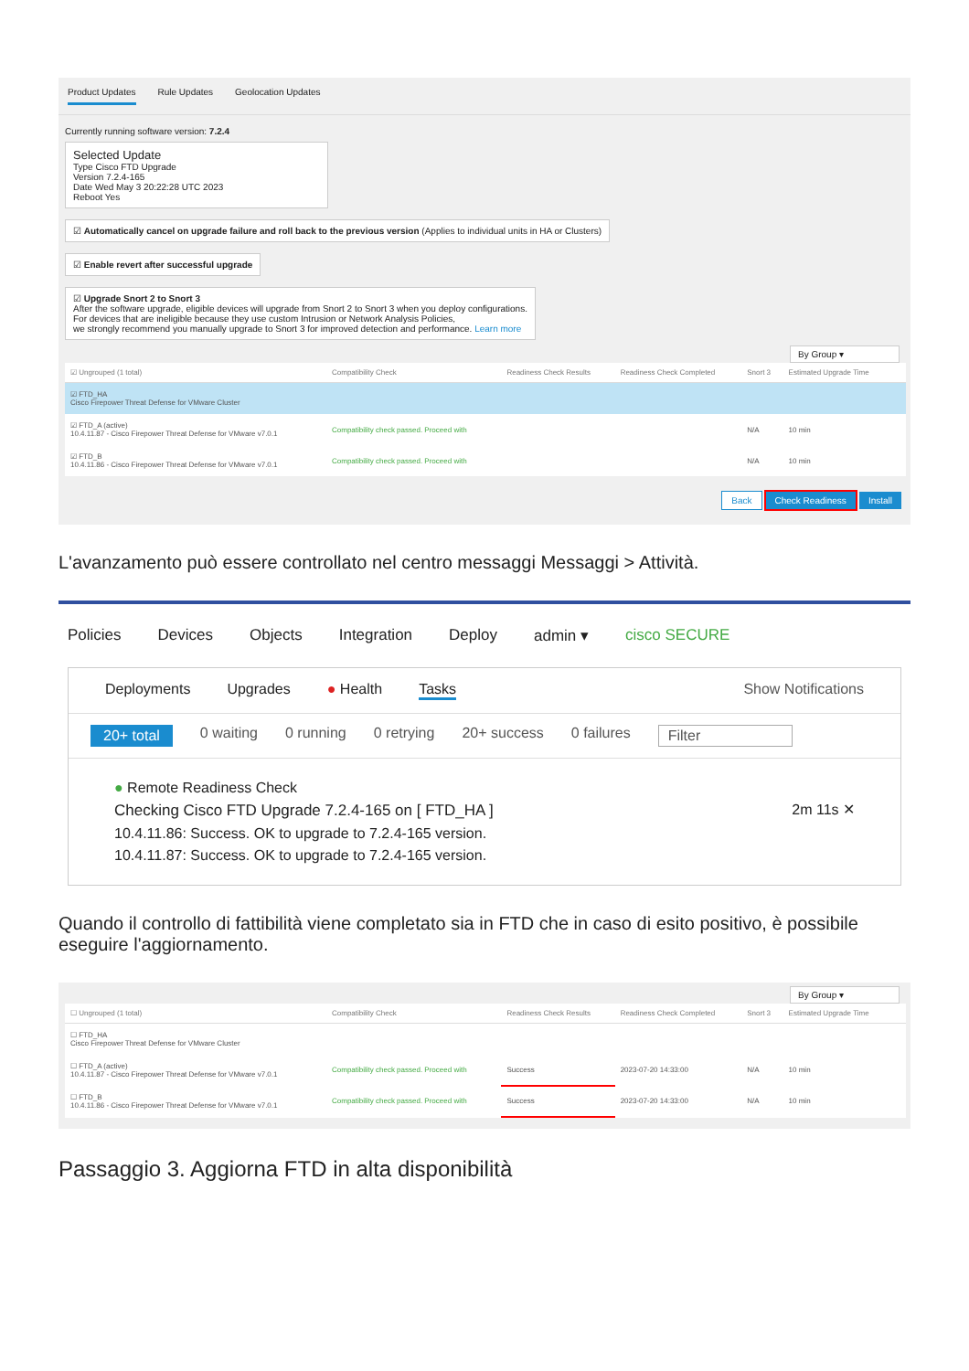Product Updates Rule Updates Geolocation Updates
Currently running software version: 7.2.4
Selected Update
Type Cisco FTD Upgrade
Version 7.2.4-165
Date Wed May 3 20:22:28 UTC 2023
Reboot Yes
☑ Automatically cancel on upgrade failure and roll back to the previous version (Applies to individual units in HA or Clusters)
☑ Enable revert after successful upgrade
☑ Upgrade Snort 2 to Snort 3
After the software upgrade, eligible devices will upgrade from Snort 2 to Snort 3 when you deploy configurations.
For devices that are ineligible because they use custom Intrusion or Network Analysis Policies,
we strongly recommend you manually upgrade to Snort 3 for improved detection and performance. Learn more
By Group ▾
| ☑ Ungrouped (1 total) | Compatibility Check | Readiness Check Results | Readiness Check Completed | Snort 3 | Estimated Upgrade Time | |
| --- | --- | --- | --- | --- | --- | --- |
| ☑ FTD_HA Cisco Firepower Threat Defense for VMware Cluster | | | | | | |
| ☑ FTD_A (active) 10.4.11.87 - Cisco Firepower Threat Defense for VMware v7.0.1 | Compatibility check passed. Proceed with | | | N/A | 10 min | |
| ☑ FTD_B 10.4.11.86 - Cisco Firepower Threat Defense for VMware v7.0.1 | Compatibility check passed. Proceed with | | | N/A | 10 min | |
Back Check Readiness Install
L'avanzamento può essere controllato nel centro messaggi Messaggi > Attività.
Policies Devices Objects Integration Deploy admin ▾ cisco SECURE
Deployments Upgrades ● Health Tasks Show Notifications
20+ total 0 waiting 0 running 0 retrying 20+ success 0 failures Filter
● Remote Readiness Check
Checking Cisco FTD Upgrade 7.2.4-165 on [ FTD_HA ] 2m 11s ✕
10.4.11.86: Success. OK to upgrade to 7.2.4-165 version.
10.4.11.87: Success. OK to upgrade to 7.2.4-165 version.
Quando il controllo di fattibilità viene completato sia in FTD che in caso di esito positivo, è possibile eseguire l'aggiornamento.
By Group ▾
| ☐ Ungrouped (1 total) | Compatibility Check | Readiness Check Results | Readiness Check Completed | Snort 3 | Estimated Upgrade Time | |
| --- | --- | --- | --- | --- | --- | --- |
| ☐ FTD_HA Cisco Firepower Threat Defense for VMware Cluster | | | | | | |
| ☐ FTD_A (active) 10.4.11.87 - Cisco Firepower Threat Defense for VMware v7.0.1 | Compatibility check passed. Proceed with | Success | 2023-07-20 14:33:00 | N/A | 10 min | |
| ☐ FTD_B 10.4.11.86 - Cisco Firepower Threat Defense for VMware v7.0.1 | Compatibility check passed. Proceed with | Success | 2023-07-20 14:33:00 | N/A | 10 min | |
Passaggio 3. Aggiorna FTD in alta disponibilità